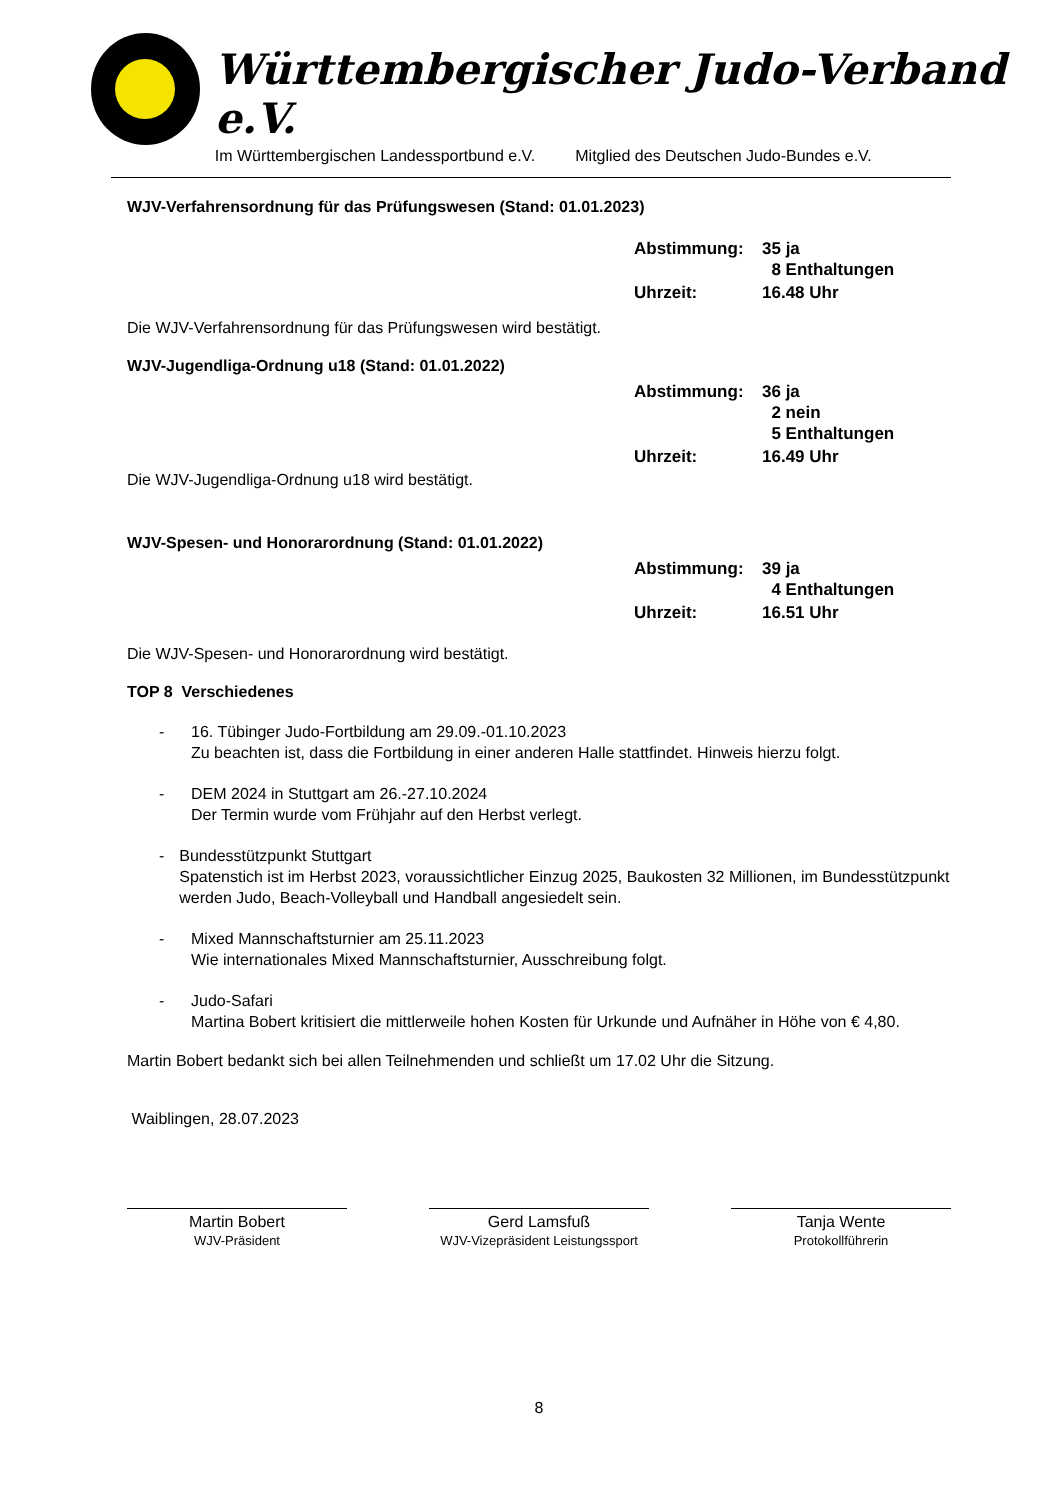Württembergischer Judo-Verband e.V.
Im Württembergischen Landessportbund e.V. Mitglied des Deutschen Judo-Bundes e.V.
WJV-Verfahrensordnung für das Prüfungswesen (Stand: 01.01.2023)
| Abstimmung: | 35 ja 8 Enthaltungen |
| Uhrzeit: | 16.48 Uhr |
Die WJV-Verfahrensordnung für das Prüfungswesen wird bestätigt.
WJV-Jugendliga-Ordnung u18 (Stand: 01.01.2022)
| Abstimmung: | 36 ja 2 nein 5 Enthaltungen |
| Uhrzeit: | 16.49 Uhr |
Die WJV-Jugendliga-Ordnung u18 wird bestätigt.
WJV-Spesen- und Honorarordnung (Stand: 01.01.2022)
| Abstimmung: | 39 ja 4 Enthaltungen |
| Uhrzeit: | 16.51 Uhr |
Die WJV-Spesen- und Honorarordnung wird bestätigt.
TOP 8 Verschiedenes
- 16. Tübinger Judo-Fortbildung am 29.09.-01.10.2023
Zu beachten ist, dass die Fortbildung in einer anderen Halle stattfindet. Hinweis hierzu folgt.
- DEM 2024 in Stuttgart am 26.-27.10.2024
Der Termin wurde vom Frühjahr auf den Herbst verlegt.
- Bundesstützpunkt Stuttgart
Spatenstich ist im Herbst 2023, voraussichtlicher Einzug 2025, Baukosten 32 Millionen, im Bundesstützpunkt werden Judo, Beach-Volleyball und Handball angesiedelt sein.
- Mixed Mannschaftsturnier am 25.11.2023
Wie internationales Mixed Mannschaftsturnier, Ausschreibung folgt.
- Judo-Safari
Martina Bobert kritisiert die mittlerweile hohen Kosten für Urkunde und Aufnäher in Höhe von € 4,80.
Martin Bobert bedankt sich bei allen Teilnehmenden und schließt um 17.02 Uhr die Sitzung.
Waiblingen, 28.07.2023
Martin Bobert
WJV-Präsident
Gerd Lamsfuß
WJV-Vizepräsident Leistungssport
Tanja Wente
Protokollführerin
8